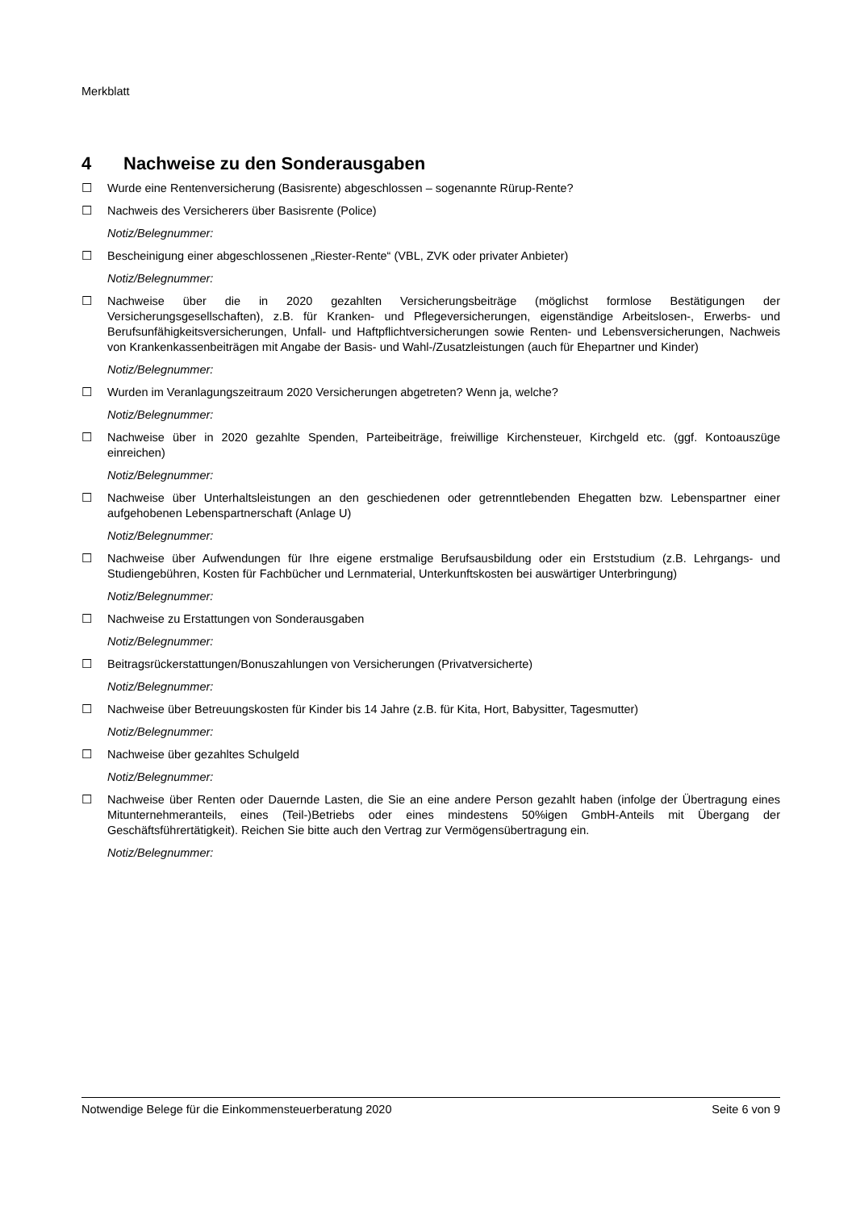Merkblatt
4 Nachweise zu den Sonderausgaben
☐ Wurde eine Rentenversicherung (Basisrente) abgeschlossen – sogenannte Rürup-Rente?
☐ Nachweis des Versicherers über Basisrente (Police)
Notiz/Belegnummer:
☐ Bescheinigung einer abgeschlossenen „Riester-Rente“ (VBL, ZVK oder privater Anbieter)
Notiz/Belegnummer:
☐ Nachweise über die in 2020 gezahlten Versicherungsbeiträge (möglichst formlose Bestätigungen der Versicherungsgesellschaften), z.B. für Kranken- und Pflegeversicherungen, eigenständige Arbeitslosen-, Erwerbs- und Berufsunfähigkeitsversicherungen, Unfall- und Haftpflichtversicherungen sowie Renten- und Lebensversicherungen, Nachweis von Krankenkassenbeiträgen mit Angabe der Basis- und Wahl-/Zusatzleistungen (auch für Ehepartner und Kinder)
Notiz/Belegnummer:
☐ Wurden im Veranlagungszeitraum 2020 Versicherungen abgetreten? Wenn ja, welche?
Notiz/Belegnummer:
☐ Nachweise über in 2020 gezahlte Spenden, Parteibeiträge, freiwillige Kirchensteuer, Kirchgeld etc. (ggf. Kontoauszüge einreichen)
Notiz/Belegnummer:
☐ Nachweise über Unterhaltsleistungen an den geschiedenen oder getrenntlebenden Ehegatten bzw. Lebenspartner einer aufgehobenen Lebenspartnerschaft (Anlage U)
Notiz/Belegnummer:
☐ Nachweise über Aufwendungen für Ihre eigene erstmalige Berufsausbildung oder ein Erststudium (z.B. Lehrgangs- und Studiengebühren, Kosten für Fachbücher und Lernmaterial, Unterkunftskosten bei auswärtiger Unterbringung)
Notiz/Belegnummer:
☐ Nachweise zu Erstattungen von Sonderausgaben
Notiz/Belegnummer:
☐ Beitragsrückerstattungen/Bonuszahlungen von Versicherungen (Privatversicherte)
Notiz/Belegnummer:
☐ Nachweise über Betreuungskosten für Kinder bis 14 Jahre (z.B. für Kita, Hort, Babysitter, Tagesmutter)
Notiz/Belegnummer:
☐ Nachweise über gezahltes Schulgeld
Notiz/Belegnummer:
☐ Nachweise über Renten oder Dauernde Lasten, die Sie an eine andere Person gezahlt haben (infolge der Übertragung eines Mitunternehmeranteils, eines (Teil-)Betriebs oder eines mindestens 50%igen GmbH-Anteils mit Übergang der Geschäftsführertätigkeit). Reichen Sie bitte auch den Vertrag zur Vermögensübertragung ein.
Notiz/Belegnummer:
Notwendige Belege für die Einkommensteuerberatung 2020 Seite 6 von 9